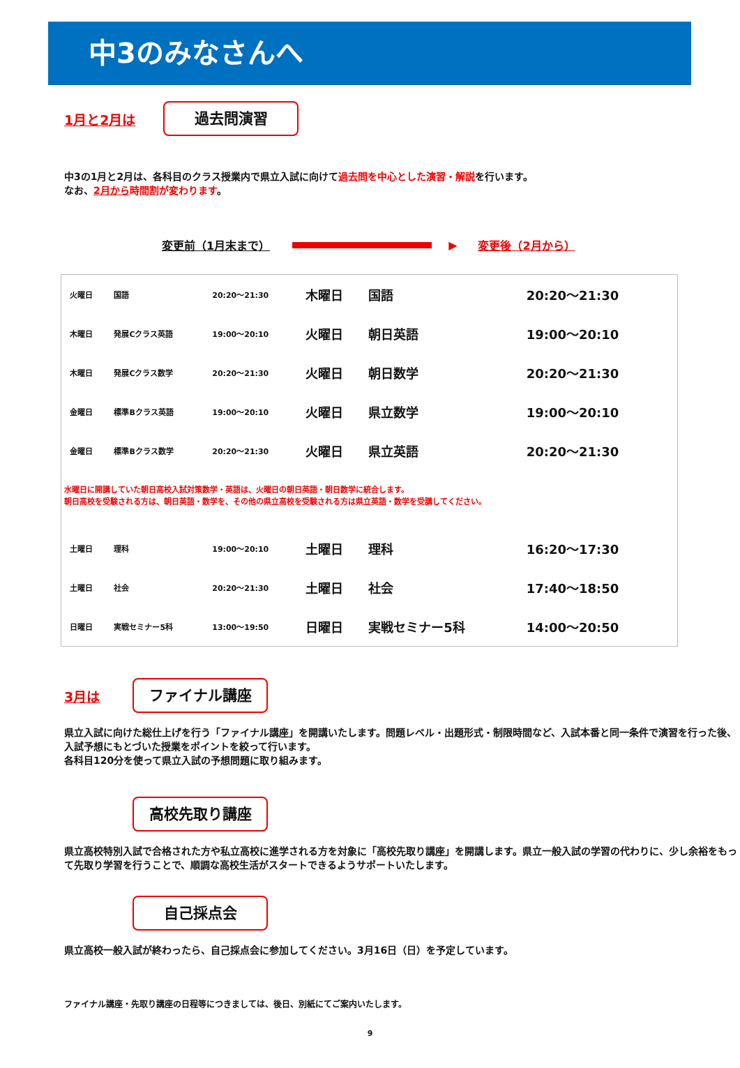中3のみなさんへ
1月と2月は
過去問演習
中3の1月と2月は、各科目のクラス授業内で県立入試に向けて過去問を中心とした演習・解説を行います。
なお、2月から時間割が変わります。
変更前（1月末まで） ▶ 変更後（2月から）
| 火曜日 | 国語 | 20:20～21:30 | 木曜日 | 国語 | 20:20～21:30 |
| 木曜日 | 発展Cクラス英語 | 19:00～20:10 | 火曜日 | 朝日英語 | 19:00～20:10 |
| 木曜日 | 発展Cクラス数学 | 20:20～21:30 | 火曜日 | 朝日数学 | 20:20～21:30 |
| 金曜日 | 標準Bクラス英語 | 19:00～20:10 | 火曜日 | 県立数学 | 19:00～20:10 |
| 金曜日 | 標準Bクラス数学 | 20:20～21:30 | 火曜日 | 県立英語 | 20:20～21:30 |
| 水曜日に開講していた朝日高校入試対策数学・英語は、火曜日の朝日英語・朝日数学に統合します。 朝日高校を受験される方は、朝日英語・数学を、その他の県立高校を受験される方は県立英語・数学を受講してください。 | | | | | |
| 土曜日 | 理科 | 19:00～20:10 | 土曜日 | 理科 | 16:20～17:30 |
| 土曜日 | 社会 | 20:20～21:30 | 土曜日 | 社会 | 17:40～18:50 |
| 日曜日 | 実戦セミナー5科 | 13:00～19:50 | 日曜日 | 実戦セミナー5科 | 14:00～20:50 |
3月は
ファイナル講座
県立入試に向けた総仕上げを行う「ファイナル講座」を開講いたします。問題レベル・出題形式・制限時間など、入試本番と同一条件で演習を行った後、入試予想にもとづいた授業をポイントを絞って行います。
各科目120分を使って県立入試の予想問題に取り組みます。
高校先取り講座
県立高校特別入試で合格された方や私立高校に進学される方を対象に「高校先取り講座」を開講します。県立一般入試の学習の代わりに、少し余裕をもって先取り学習を行うことで、順調な高校生活がスタートできるようサポートいたします。
自己採点会
県立高校一般入試が終わったら、自己採点会に参加してください。3月16日（日）を予定しています。
ファイナル講座・先取り講座の日程等につきましては、後日、別紙にてご案内いたします。
9